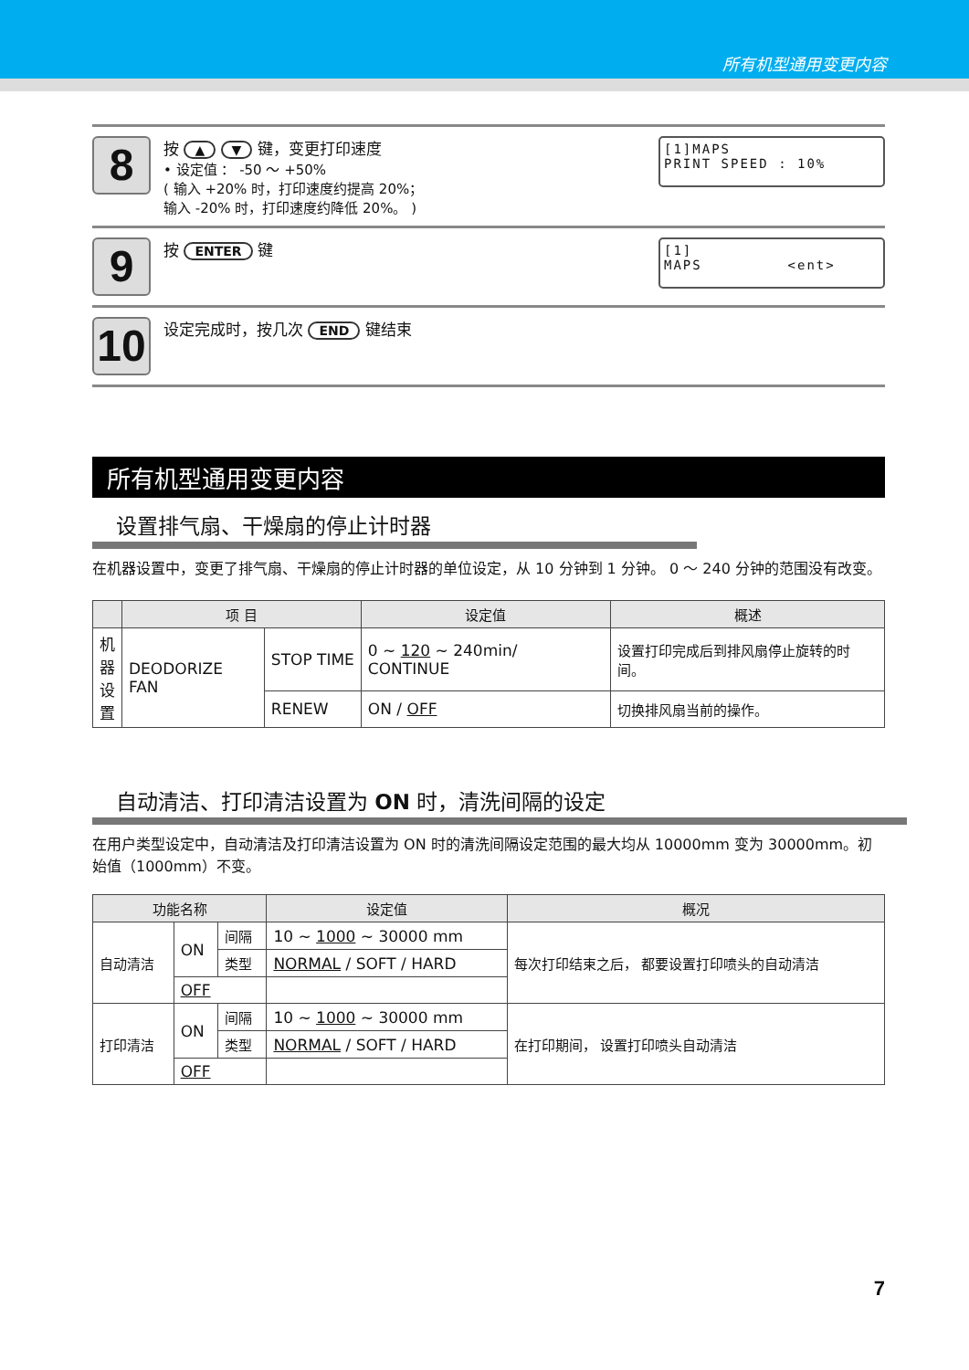所有机型通用变更内容
8
按 ▲ ▼ 键，变更打印速度
• 设定值 ： -50 ～ +50%
( 输入 +20% 时，打印速度约提高 20%；
输入 -20% 时，打印速度约降低 20%。 )
[1]MAPS
PRINT SPEED : 10%
9
按 ENTER 键
[1]
MAPS <ent>
10
设定完成时，按几次 END 键结束
所有机型通用变更内容
设置排气扇、干燥扇的停止计时器
在机器设置中，变更了排气扇、干燥扇的停止计时器的单位设定，从 10 分钟到 1 分钟。 0 ～ 240 分钟的范围没有改变。
| | 项 目 | | 设定值 | 概述 |
| --- | --- | --- | --- | --- |
| 机器设置 | DEODORIZE FAN | STOP TIME | 0 ~ 120 ~ 240min/ CONTINUE | 设置打印完成后到排风扇停止旋转的时间。 |
| | | RENEW | ON / OFF | 切换排风扇当前的操作。 |
自动清洁、打印清洁设置为 ON 时，清洗间隔的设定
在用户类型设定中，自动清洁及打印清洁设置为 ON 时的清洗间隔设定范围的最大均从 10000mm 变为 30000mm。初始值（1000mm）不变。
| 功能名称 | | | 设定值 | 概况 |
| --- | --- | --- | --- | --- |
| 自动清洁 | ON | 间隔 | 10 ~ 1000 ~ 30000 mm | 每次打印结束之后， 都要设置打印喷头的自动清洁 |
| | | 类型 | NORMAL / SOFT / HARD | |
| | OFF | | | |
| 打印清洁 | ON | 间隔 | 10 ~ 1000 ~ 30000 mm | 在打印期间， 设置打印喷头自动清洁 |
| | | 类型 | NORMAL / SOFT / HARD | |
| | OFF | | | |
7